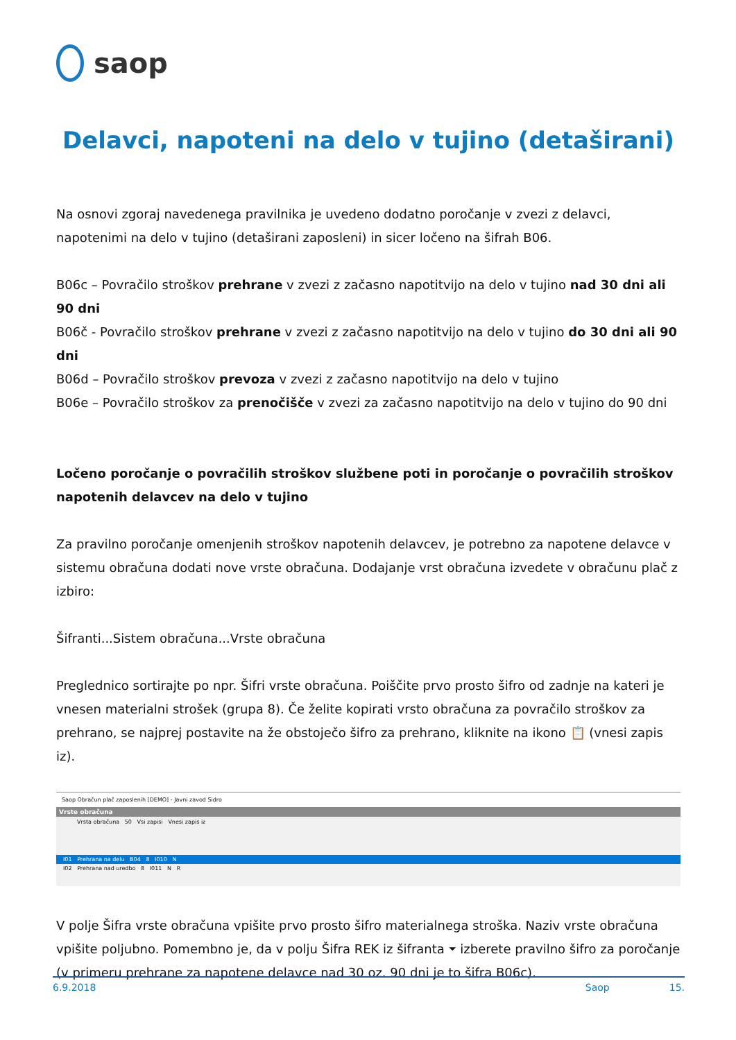saop
Delavci, napoteni na delo v tujino (detaširani)
Na osnovi zgoraj navedenega pravilnika je uvedeno dodatno poročanje v zvezi z delavci, napotenimi na delo v tujino (detaširani zaposleni) in sicer ločeno na šifrah B06.
B06c – Povračilo stroškov prehrane v zvezi z začasno napotitvijo na delo v tujino nad 30 dni ali 90 dni
B06č - Povračilo stroškov prehrane v zvezi z začasno napotitvijo na delo v tujino do 30 dni ali 90 dni
B06d – Povračilo stroškov prevoza v zvezi z začasno napotitvijo na delo v tujino
B06e – Povračilo stroškov za prenočišče v zvezi za začasno napotitvijo na delo v tujino do 90 dni
Ločeno poročanje o povračilih stroškov službene poti in poročanje o povračilih stroškov napotenih delavcev na delo v tujino
Za pravilno poročanje omenjenih stroškov napotenih delavcev, je potrebno za napotene delavce v sistemu obračuna dodati nove vrste obračuna. Dodajanje vrst obračuna izvedete v obračunu plač z izbiro:
Šifranti...Sistem obračuna...Vrste obračuna
Preglednico sortirajte po npr. Šifri vrste obračuna. Poiščite prvo prosto šifro od zadnje na kateri je vnesen materialni strošek (grupa 8). Če želite kopirati vrsto obračuna za povračilo stroškov za prehrano, se najprej postavite na že obstoječo šifro za prehrano, kliknite na ikono 📋 (vnesi zapis iz).
Saop Obračun plač zaposlenih [DEMO] - Javni zavod Sidro
Vrste obračuna
Vrsta obračuna 50 Vsi zapisi Vnesi zapis iz
I01 Prehrana na delu B04 8 I010 N
I02 Prehrana nad uredbo 8 I011 N R
V polje Šifra vrste obračuna vpišite prvo prosto šifro materialnega stroška. Naziv vrste obračuna vpišite poljubno. Pomembno je, da v polju Šifra REK iz šifranta ⏷ izberete pravilno šifro za poročanje (v primeru prehrane za napotene delavce nad 30 oz. 90 dni je to šifra B06c).
6.9.2018 Saop 15.